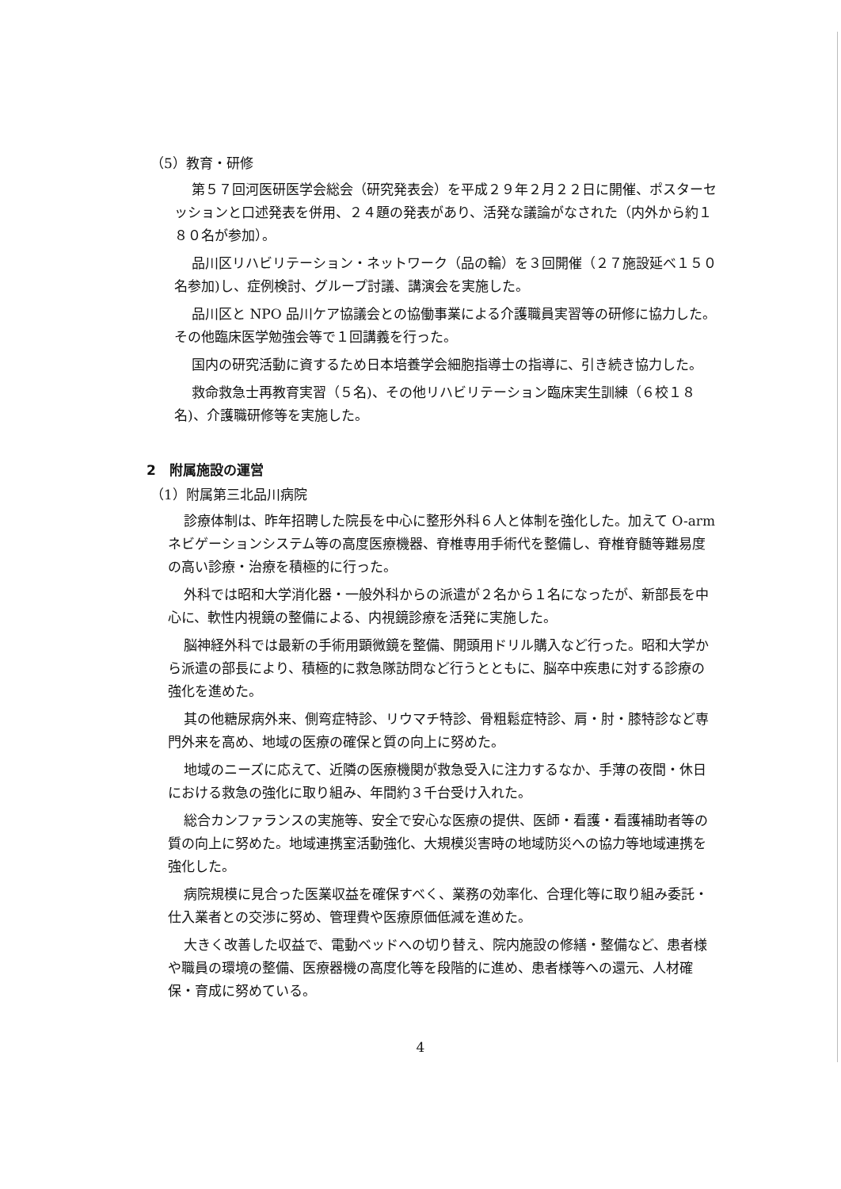（5）教育・研修
第５７回河医研医学会総会（研究発表会）を平成２９年２月２２日に開催、ポスターセッションと口述発表を併用、２４題の発表があり、活発な議論がなされた（内外から約１８０名が参加）。
品川区リハビリテーション・ネットワーク（品の輪）を３回開催（２７施設延べ１５０名参加)し、症例検討、グループ討議、講演会を実施した。
品川区と NPO 品川ケア協議会との協働事業による介護職員実習等の研修に協力した。その他臨床医学勉強会等で１回講義を行った。
国内の研究活動に資するため日本培養学会細胞指導士の指導に、引き続き協力した。
救命救急士再教育実習（５名)、その他リハビリテーション臨床実生訓練（６校１８名)、介護職研修等を実施した。
2　附属施設の運営
（1）附属第三北品川病院
診療体制は、昨年招聘した院長を中心に整形外科６人と体制を強化した。加えて O-arm ネビゲーションシステム等の高度医療機器、脊椎専用手術代を整備し、脊椎脊髄等難易度の高い診療・治療を積極的に行った。
外科では昭和大学消化器・一般外科からの派遣が２名から１名になったが、新部長を中心に、軟性内視鏡の整備による、内視鏡診療を活発に実施した。
脳神経外科では最新の手術用顕微鏡を整備、開頭用ドリル購入など行った。昭和大学から派遣の部長により、積極的に救急隊訪問など行うとともに、脳卒中疾患に対する診療の強化を進めた。
其の他糖尿病外来、側弯症特診、リウマチ特診、骨粗鬆症特診、肩・肘・膝特診など専門外来を高め、地域の医療の確保と質の向上に努めた。
地域のニーズに応えて、近隣の医療機関が救急受入に注力するなか、手薄の夜間・休日における救急の強化に取り組み、年間約３千台受け入れた。
総合カンファランスの実施等、安全で安心な医療の提供、医師・看護・看護補助者等の質の向上に努めた。地域連携室活動強化、大規模災害時の地域防災への協力等地域連携を強化した。
病院規模に見合った医業収益を確保すべく、業務の効率化、合理化等に取り組み委託・仕入業者との交渉に努め、管理費や医療原価低減を進めた。
大きく改善した収益で、電動ベッドへの切り替え、院内施設の修繕・整備など、患者様や職員の環境の整備、医療器機の高度化等を段階的に進め、患者様等への還元、人材確保・育成に努めている。
4